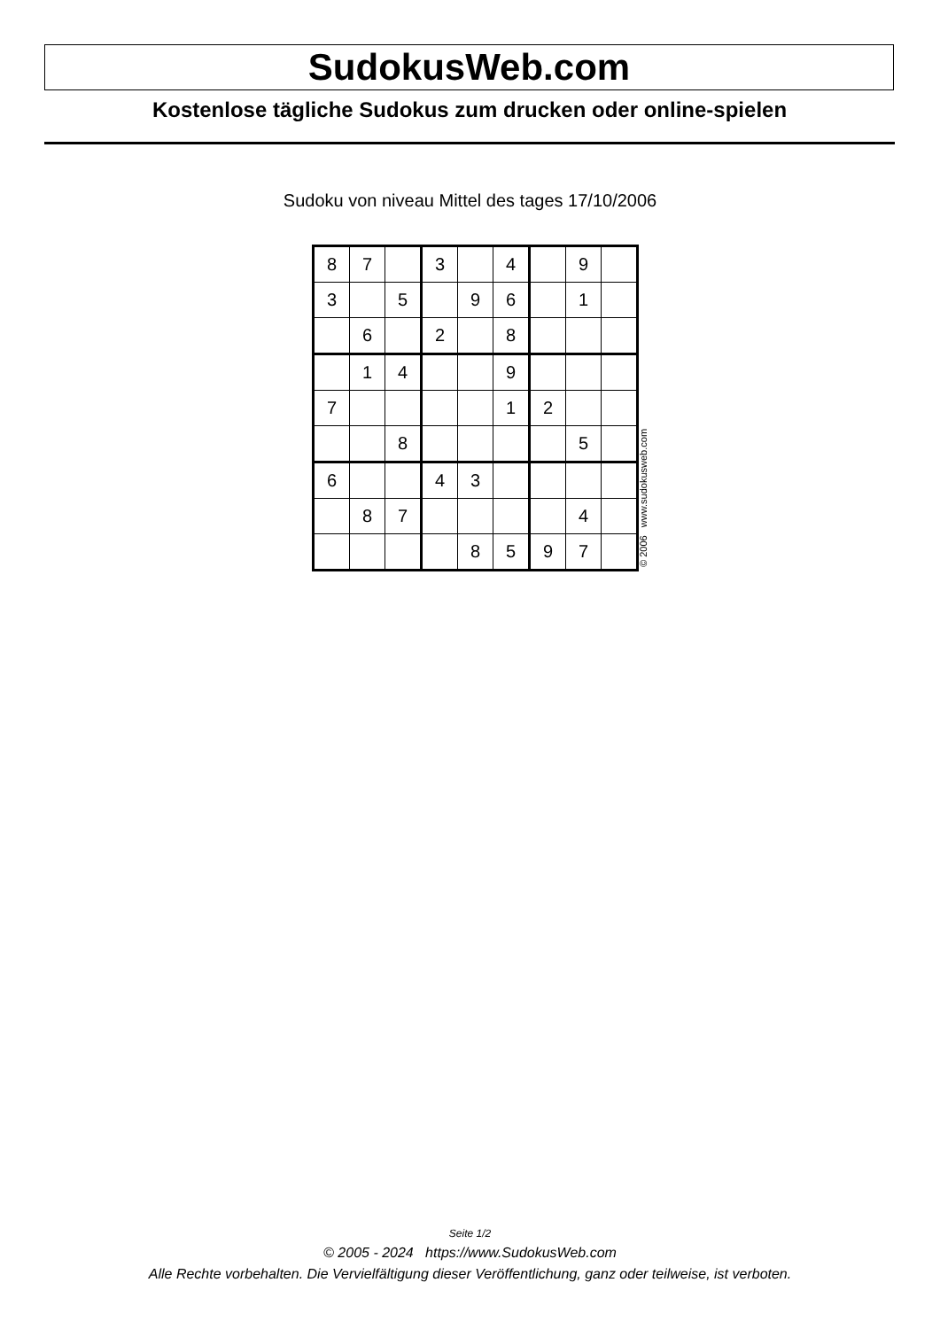SudokusWeb.com
Kostenlose tägliche Sudokus zum drucken oder online-spielen
Sudoku von niveau Mittel des tages 17/10/2006
| 8 | 7 | | 3 | | 4 | | 9 | |
| 3 | | 5 | | 9 | 6 | | 1 | |
| | 6 | | 2 | | 8 | | | |
| | 1 | 4 | | | 9 | | | |
| 7 | | | | | 1 | 2 | | |
| | | 8 | | | | | 5 | |
| 6 | | | 4 | 3 | | | | |
| | 8 | 7 | | | | | 4 | |
| | | | | 8 | 5 | 9 | 7 | |
© 2006 www.sudokusweb.com
Seite 1/2
© 2005 - 2024 https://www.SudokusWeb.com
Alle Rechte vorbehalten. Die Vervielfältigung dieser Veröffentlichung, ganz oder teilweise, ist verboten.